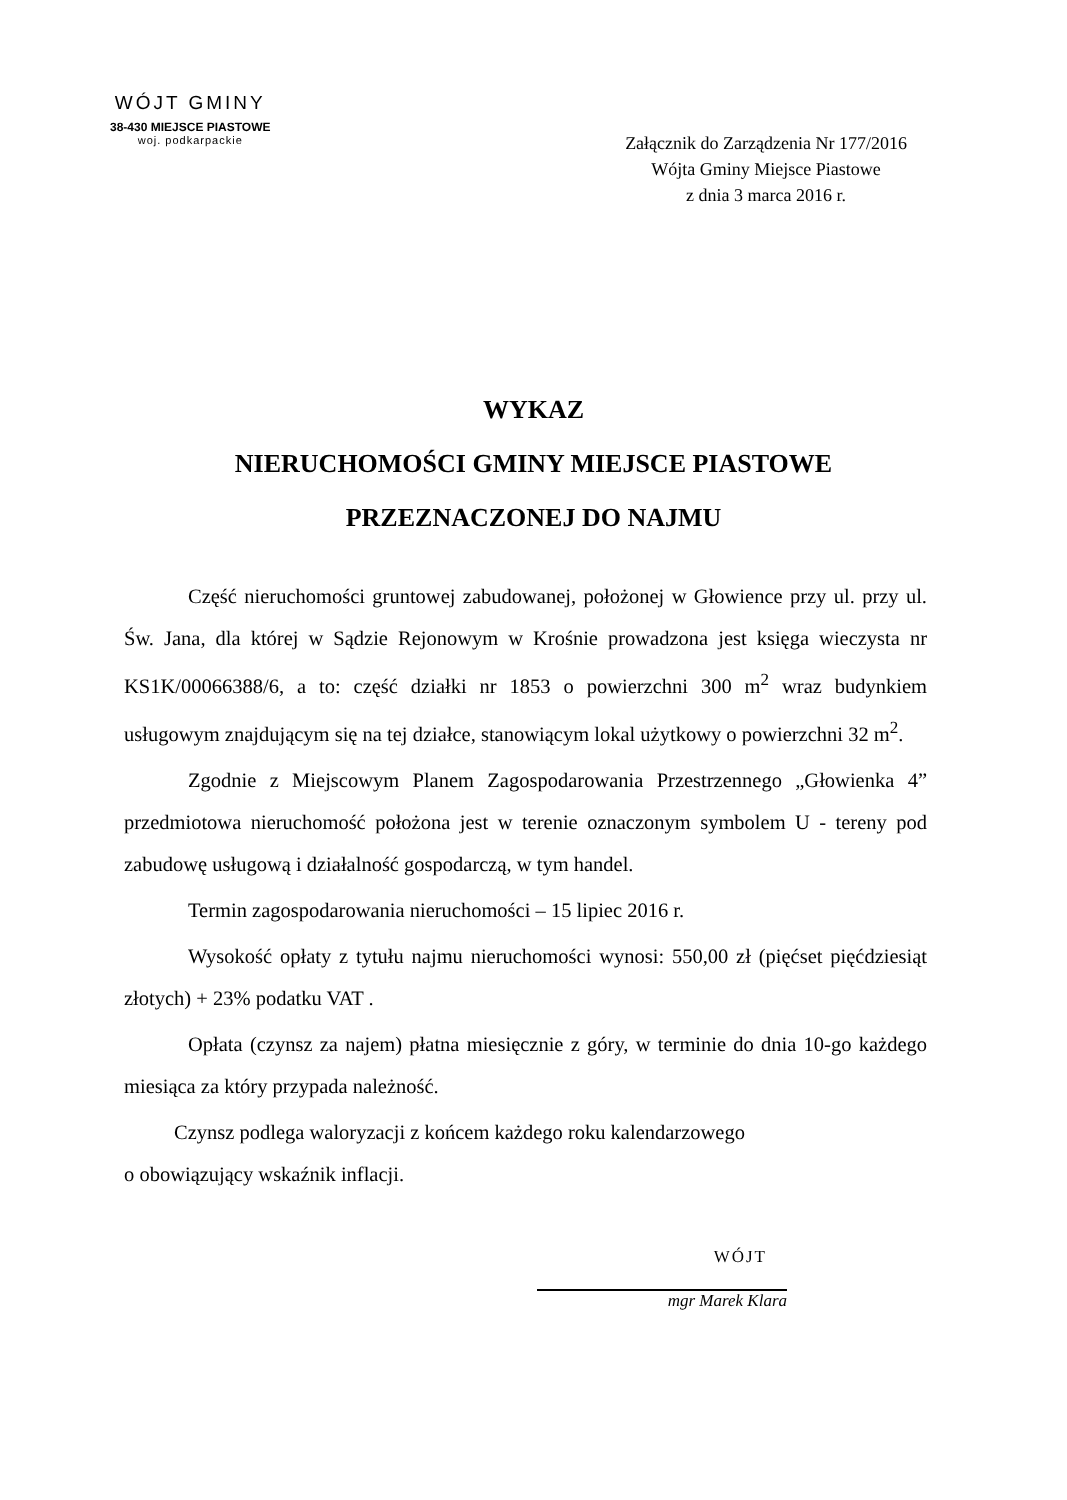WÓJT GMINY
38-430 MIEJSCE PIASTOWE
woj. podkarpackie
Załącznik do Zarządzenia Nr 177/2016
Wójta Gminy Miejsce Piastowe
z dnia 3 marca 2016 r.
WYKAZ
NIERUCHOMOŚCI GMINY MIEJSCE PIASTOWE
PRZEZNACZONEJ DO NAJMU
Część nieruchomości gruntowej zabudowanej, położonej w Głowience przy ul. przy ul. Św. Jana, dla której w Sądzie Rejonowym w Krośnie prowadzona jest księga wieczysta nr KS1K/00066388/6, a to: część działki nr 1853 o powierzchni 300 m<sup>2</sup> wraz budynkiem usługowym znajdującym się na tej działce, stanowiącym lokal użytkowy o powierzchni 32 m<sup>2</sup>.
Zgodnie z Miejscowym Planem Zagospodarowania Przestrzennego „Głowienka 4” przedmiotowa nieruchomość położona jest w terenie oznaczonym symbolem U - tereny pod zabudowę usługową i działalność gospodarczą, w tym handel.
Termin zagospodarowania nieruchomości – 15 lipiec 2016 r.
Wysokość opłaty z tytułu najmu nieruchomości wynosi: 550,00 zł (pięćset pięćdziesiąt złotych) + 23% podatku VAT .
Opłata (czynsz za najem) płatna miesięcznie z góry, w terminie do dnia 10-go każdego miesiąca za który przypada należność.
Czynsz podlega waloryzacji z końcem każdego roku kalendarzowego
o obowiązujący wskaźnik inflacji.
WÓJT
mgr Marek Klara